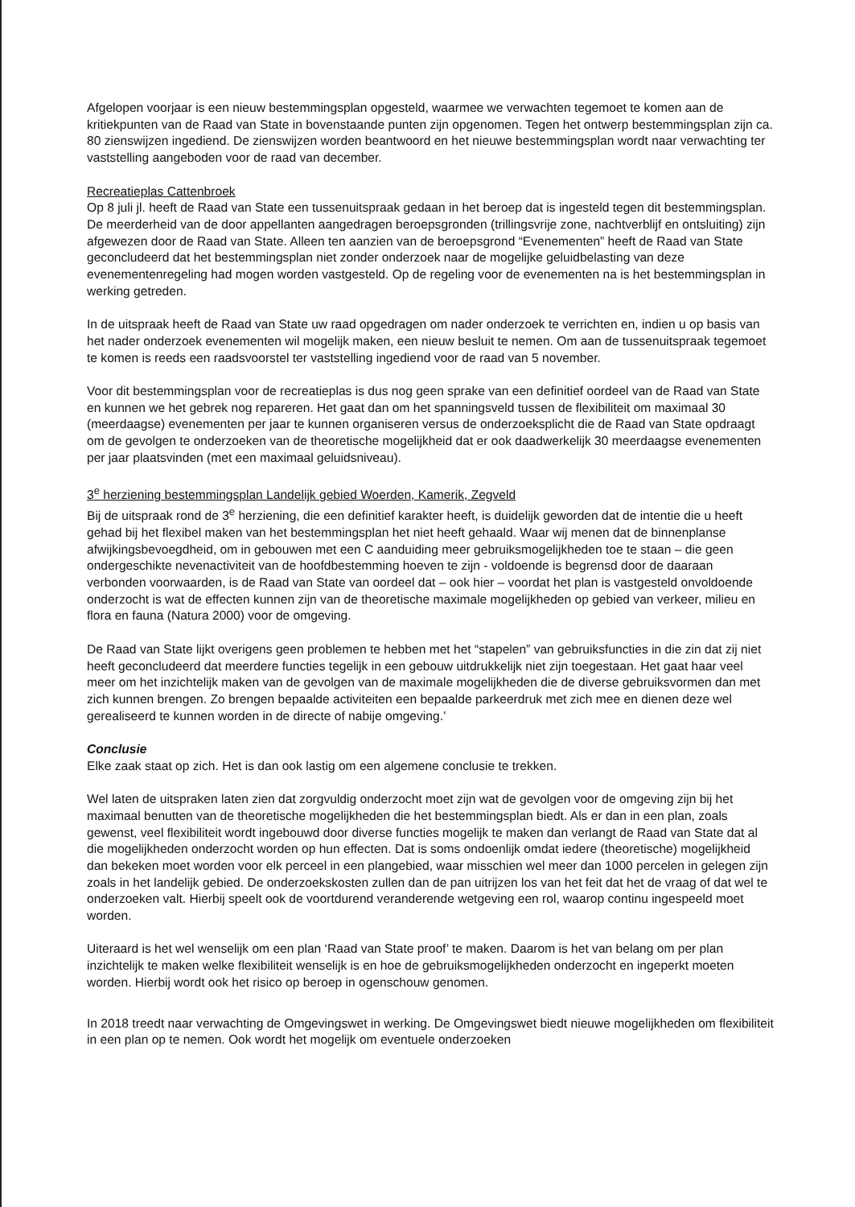Afgelopen voorjaar is een nieuw bestemmingsplan opgesteld, waarmee we verwachten tegemoet te komen aan de kritiekpunten van de Raad van State in bovenstaande punten zijn opgenomen. Tegen het ontwerp bestemmingsplan zijn ca. 80 zienswijzen ingediend. De zienswijzen worden beantwoord en het nieuwe bestemmingsplan wordt naar verwachting ter vaststelling aangeboden voor de raad van december.
Recreatieplas Cattenbroek
Op 8 juli jl. heeft de Raad van State een tussenuitspraak gedaan in het beroep dat is ingesteld tegen dit bestemmingsplan. De meerderheid van de door appellanten aangedragen beroepsgronden (trillingsvrije zone, nachtverblijf en ontsluiting) zijn afgewezen door de Raad van State. Alleen ten aanzien van de beroepsgrond “Evenementen” heeft de Raad van State geconcludeerd dat het bestemmingsplan niet zonder onderzoek naar de mogelijke geluidbelasting van deze evenementenregeling had mogen worden vastgesteld. Op de regeling voor de evenementen na is het bestemmingsplan in werking getreden.
In de uitspraak heeft de Raad van State uw raad opgedragen om nader onderzoek te verrichten en, indien u op basis van het nader onderzoek evenementen wil mogelijk maken, een nieuw besluit te nemen. Om aan de tussenuitspraak tegemoet te komen is reeds een raadsvoorstel ter vaststelling ingediend voor de raad van 5 november.
Voor dit bestemmingsplan voor de recreatieplas is dus nog geen sprake van een definitief oordeel van de Raad van State en kunnen we het gebrek nog repareren. Het gaat dan om het spanningsveld tussen de flexibiliteit om maximaal 30 (meerdaagse) evenementen per jaar te kunnen organiseren versus de onderzoeksplicht die de Raad van State opdraagt om de gevolgen te onderzoeken van de theoretische mogelijkheid dat er ook daadwerkelijk 30 meerdaagse evenementen per jaar plaatsvinden (met een maximaal geluidsniveau).
3<sup>e</sup> herziening bestemmingsplan Landelijk gebied Woerden, Kamerik, Zegveld
Bij de uitspraak rond de 3<sup>e</sup> herziening, die een definitief karakter heeft, is duidelijk geworden dat de intentie die u heeft gehad bij het flexibel maken van het bestemmingsplan het niet heeft gehaald. Waar wij menen dat de binnenplanse afwijkingsbevoegdheid, om in gebouwen met een C aanduiding meer gebruiksmogelijkheden toe te staan – die geen ondergeschikte nevenactiviteit van de hoofdbestemming hoeven te zijn - voldoende is begrensd door de daaraan verbonden voorwaarden, is de Raad van State van oordeel dat – ook hier – voordat het plan is vastgesteld onvoldoende onderzocht is wat de effecten kunnen zijn van de theoretische maximale mogelijkheden op gebied van verkeer, milieu en flora en fauna (Natura 2000) voor de omgeving.
De Raad van State lijkt overigens geen problemen te hebben met het “stapelen” van gebruiksfuncties in die zin dat zij niet heeft geconcludeerd dat meerdere functies tegelijk in een gebouw uitdrukkelijk niet zijn toegestaan. Het gaat haar veel meer om het inzichtelijk maken van de gevolgen van de maximale mogelijkheden die de diverse gebruiksvormen dan met zich kunnen brengen. Zo brengen bepaalde activiteiten een bepaalde parkeerdruk met zich mee en dienen deze wel gerealiseerd te kunnen worden in de directe of nabije omgeving.’
Conclusie
Elke zaak staat op zich. Het is dan ook lastig om een algemene conclusie te trekken.
Wel laten de uitspraken laten zien dat zorgvuldig onderzocht moet zijn wat de gevolgen voor de omgeving zijn bij het maximaal benutten van de theoretische mogelijkheden die het bestemmingsplan biedt. Als er dan in een plan, zoals gewenst, veel flexibiliteit wordt ingebouwd door diverse functies mogelijk te maken dan verlangt de Raad van State dat al die mogelijkheden onderzocht worden op hun effecten. Dat is soms ondoenlijk omdat iedere (theoretische) mogelijkheid dan bekeken moet worden voor elk perceel in een plangebied, waar misschien wel meer dan 1000 percelen in gelegen zijn zoals in het landelijk gebied. De onderzoekskosten zullen dan de pan uitrijzen los van het feit dat het de vraag of dat wel te onderzoeken valt. Hierbij speelt ook de voortdurend veranderende wetgeving een rol, waarop continu ingespeeld moet worden.
Uiteraard is het wel wenselijk om een plan ‘Raad van State proof’ te maken. Daarom is het van belang om per plan inzichtelijk te maken welke flexibiliteit wenselijk is en hoe de gebruiksmogelijkheden onderzocht en ingeperkt moeten worden. Hierbij wordt ook het risico op beroep in ogenschouw genomen.
In 2018 treedt naar verwachting de Omgevingswet in werking. De Omgevingswet biedt nieuwe mogelijkheden om flexibiliteit in een plan op te nemen. Ook wordt het mogelijk om eventuele onderzoeken